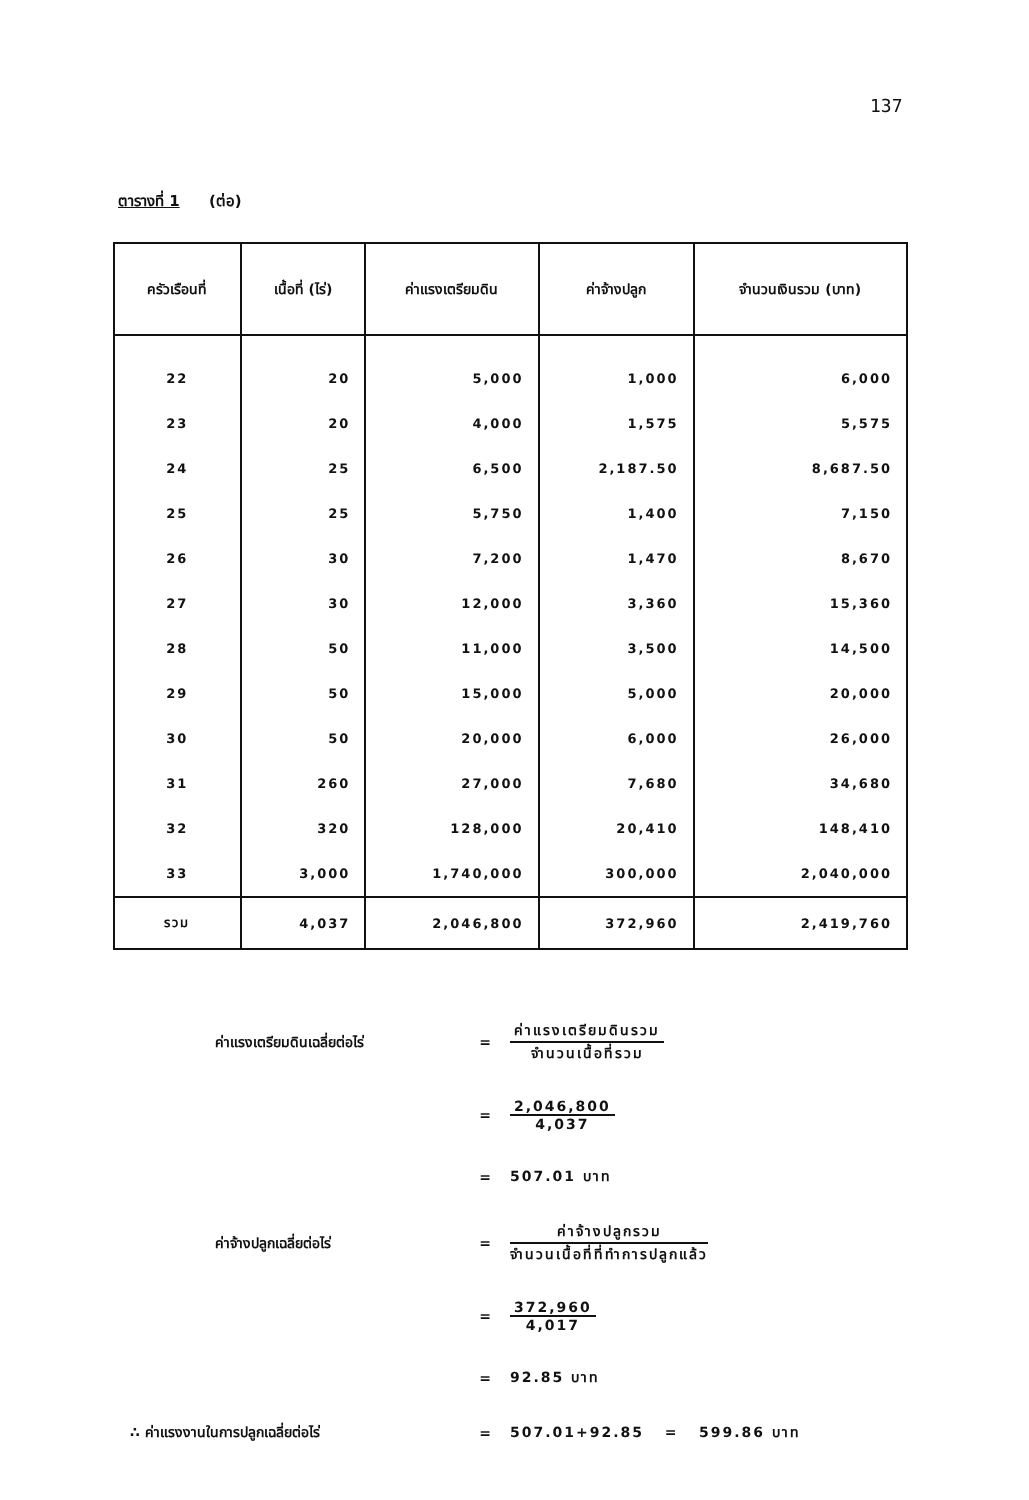137
ตารางที่ 1 (ต่อ)
| ครัวเรือนที่ | เนื้อที่ (ไร่) | ค่าแรงเตรียมดิน | ค่าจ้างปลูก | จำนวนเงินรวม (บาท) |
| --- | --- | --- | --- | --- |
| 22 | 20 | 5,000 | 1,000 | 6,000 |
| 23 | 20 | 4,000 | 1,575 | 5,575 |
| 24 | 25 | 6,500 | 2,187.50 | 8,687.50 |
| 25 | 25 | 5,750 | 1,400 | 7,150 |
| 26 | 30 | 7,200 | 1,470 | 8,670 |
| 27 | 30 | 12,000 | 3,360 | 15,360 |
| 28 | 50 | 11,000 | 3,500 | 14,500 |
| 29 | 50 | 15,000 | 5,000 | 20,000 |
| 30 | 50 | 20,000 | 6,000 | 26,000 |
| 31 | 260 | 27,000 | 7,680 | 34,680 |
| 32 | 320 | 128,000 | 20,410 | 148,410 |
| 33 | 3,000 | 1,740,000 | 300,000 | 2,040,000 |
| รวม | 4,037 | 2,046,800 | 372,960 | 2,419,760 |
ค่าแรงเตรียมดินเฉลี่ยต่อไร่ =
ค่าแรงเตรียมดินรวม
จำนวนเนื้อที่รวม
=
2,046,800
4,037
= 507.01 บาท
ค่าจ้างปลูกเฉลี่ยต่อไร่ =
ค่าจ้างปลูกรวม
จำนวนเนื้อที่ที่ทำการปลูกแล้ว
=
372,960
4,017
= 92.85 บาท
∴ ค่าแรงงานในการปลูกเฉลี่ยต่อไร่ = 507.01+92.85 = 599.86 บาท